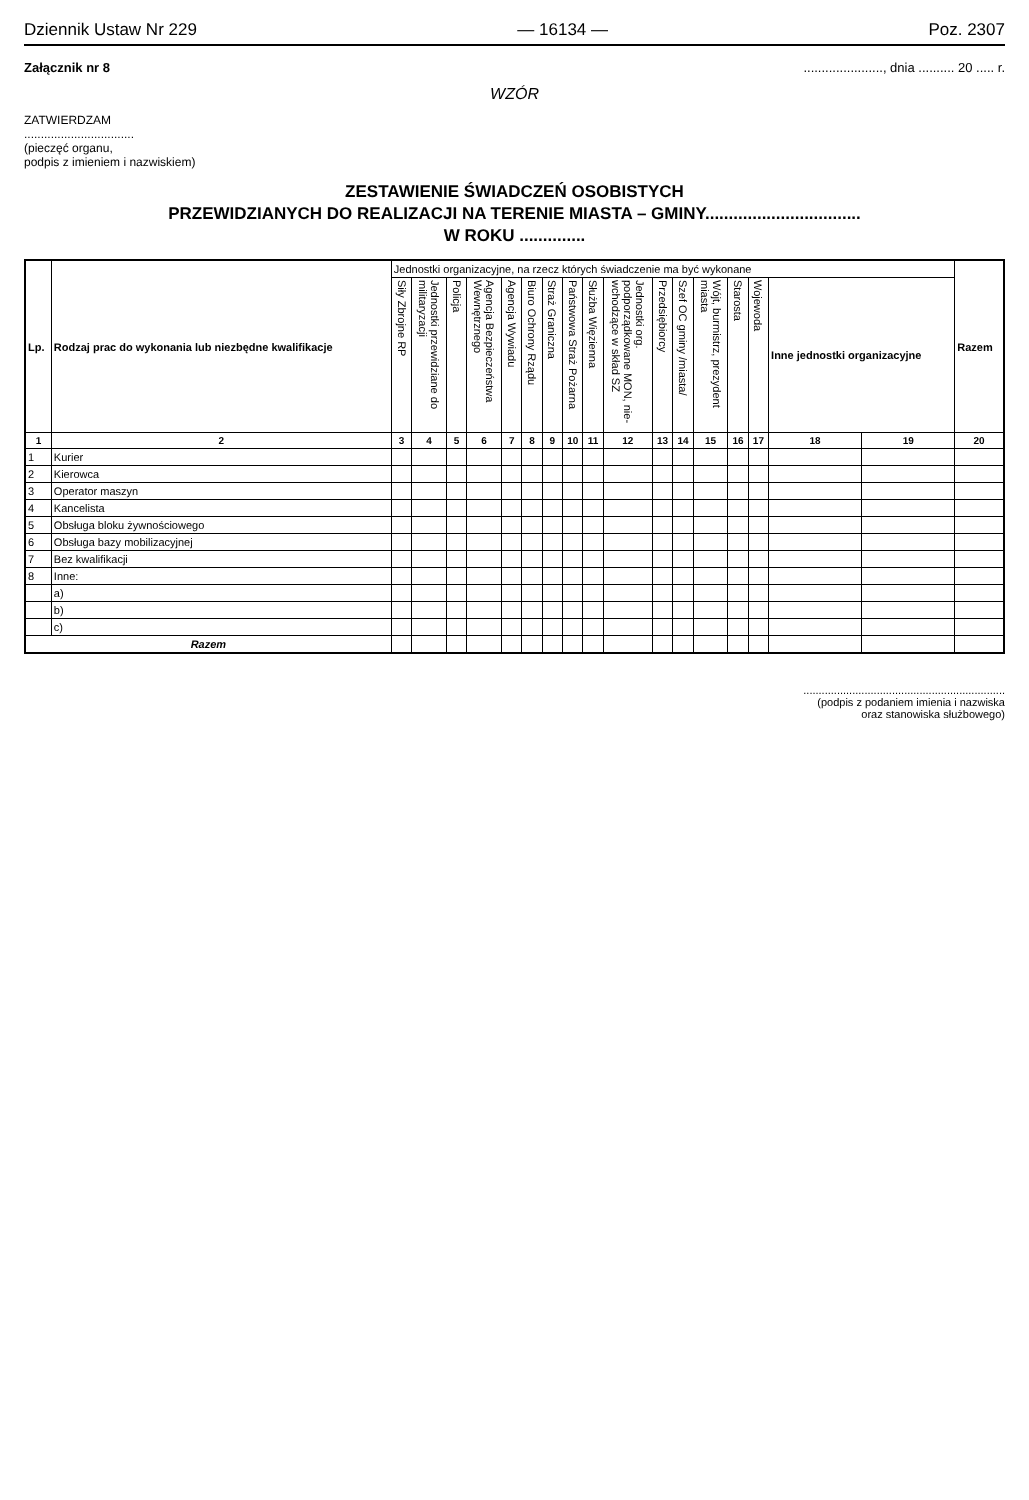Dziennik Ustaw Nr 229 — 16134 — Poz. 2307
Załącznik nr 8......................, dnia .......... 20 ..... r.
WZÓR
ZATWIERDZAM
.................................
(pieczęć organu,
podpis z imieniem i nazwiskiem)
ZESTAWIENIE ŚWIADCZEŃ OSOBISTYCH
PRZEWIDZIANYCH DO REALIZACJI NA TERENIE MIASTA – GMINY.................................
W ROKU ..............
| Lp. | Rodzaj prac do wykonania lub niezbędne kwalifikacje | Jednostki organizacyjne, na rzecz których świadczenie ma być wykonane | | | | | | | | | | | | | | | | | Razem |
| --- | --- | --- | --- | --- | --- | --- | --- | --- | --- | --- | --- | --- | --- | --- | --- | --- | --- | --- | --- |
| | | Siły Zbrojne RP | Jednostki przewidziane do militaryzacji | Policja | Agencja Bezpieczeństwa Wewnętrznego | Agencja Wywiadu | Biuro Ochrony Rządu | Straż Graniczna | Państwowa Straż Pożarna | Służba Więzienna | Jednostki org. podporządkowane MON, nie-wchodzące w skład SZ | Przedsiębiorcy | Szef OC gminy /miasta/ | Wójt, burmistrz, prezydent miasta | Starosta | Wojewoda | Inne jednostki organizacyjne | | |
| 1 | 2 | 3 | 4 | 5 | 6 | 7 | 8 | 9 | 10 | 11 | 12 | 13 | 14 | 15 | 16 | 17 | 18 | 19 | 20 |
| 1 | Kurier | | | | | | | | | | | | | | | | | | |
| 2 | Kierowca | | | | | | | | | | | | | | | | | | |
| 3 | Operator maszyn | | | | | | | | | | | | | | | | | | |
| 4 | Kancelista | | | | | | | | | | | | | | | | | | |
| 5 | Obsługa bloku żywnościowego | | | | | | | | | | | | | | | | | | |
| 6 | Obsługa bazy mobilizacyjnej | | | | | | | | | | | | | | | | | | |
| 7 | Bez kwalifikacji | | | | | | | | | | | | | | | | | | |
| 8 | Inne: | | | | | | | | | | | | | | | | | | |
| | a) | | | | | | | | | | | | | | | | | | |
| | b) | | | | | | | | | | | | | | | | | | |
| | c) | | | | | | | | | | | | | | | | | | |
| Razem | | | | | | | | | | | | | | | | | | | |
..................................................................
(podpis z podaniem imienia i nazwiska
oraz stanowiska służbowego)